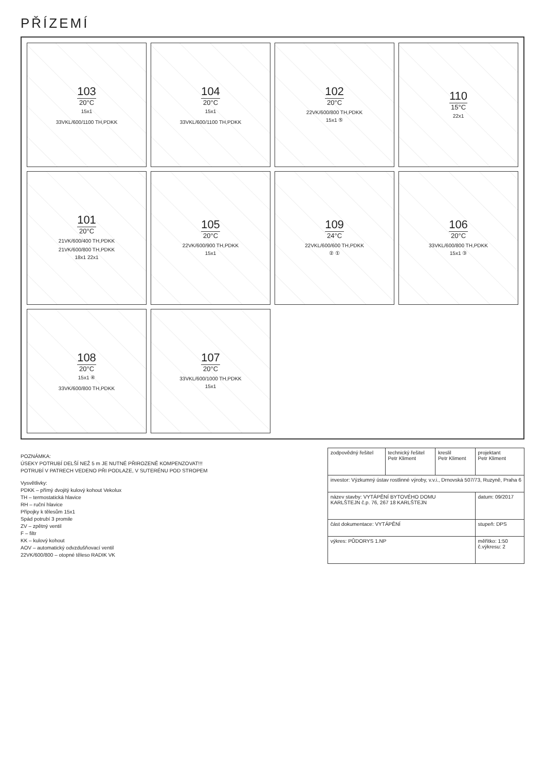PŘÍZEMÍ
103
20°C
15x1
33VKL/600/1100 TH,PDKK
104
20°C
15x1
33VKL/600/1100 TH,PDKK
102
20°C
22VK/600/800 TH,PDKK
15x1 ⑤
110
15°C
22x1
101
20°C
21VK/600/400 TH,PDKK
21VK/600/800 TH,PDKK
18x1 22x1
105
20°C
22VK/600/900 TH,PDKK
15x1
109
24°C
22VKL/600/600 TH,PDKK
② ①
106
20°C
33VKL/600/800 TH,PDKK
15x1 ③
108
20°C
15x1 ④
33VK/600/800 TH,PDKK
107
20°C
33VKL/600/1000 TH,PDKK
15x1
POZNÁMKA:
ÚSEKY POTRUBÍ DELŠÍ NEŽ 5 m JE NUTNÉ PŘIROZENĚ KOMPENZOVAT!!!
POTRUBÍ V PATRECH VEDENO PŘI PODLAZE, V SUTERÉNU POD STROPEM
Vysvětlivky:
PDKK – přímý dvojitý kulový kohout Vekolux
TH – termostatická hlavice
RH – ruční hlavice
Přípojky k tělesům 15x1
Spád potrubí 3 promile
ZV – zpětný ventil
F – filtr
KK – kulový kohout
AOV – automatický odvzdušňovací ventil
22VK/600/800 – otopné těleso RADIK VK
| zodpovědný řešitel | technický řešitel Petr Kliment | kreslil Petr Kliment | projektant Petr Kliment |
| investor: Výzkumný ústav rostlinné výroby, v.v.i., Drnovská 507/73, Ruzyně, Praha 6 | | | |
| název stavby: VYTÁPĚNÍ BYTOVÉHO DOMU KARLŠTEJN č.p. 76, 267 18 KARLŠTEJN | | | datum: 09/2017 |
| část dokumentace: VYTÁPĚNÍ | | | stupeň: DPS |
| výkres: PŮDORYS 1.NP | | | měřítko: 1:50 č.výkresu: 2 |